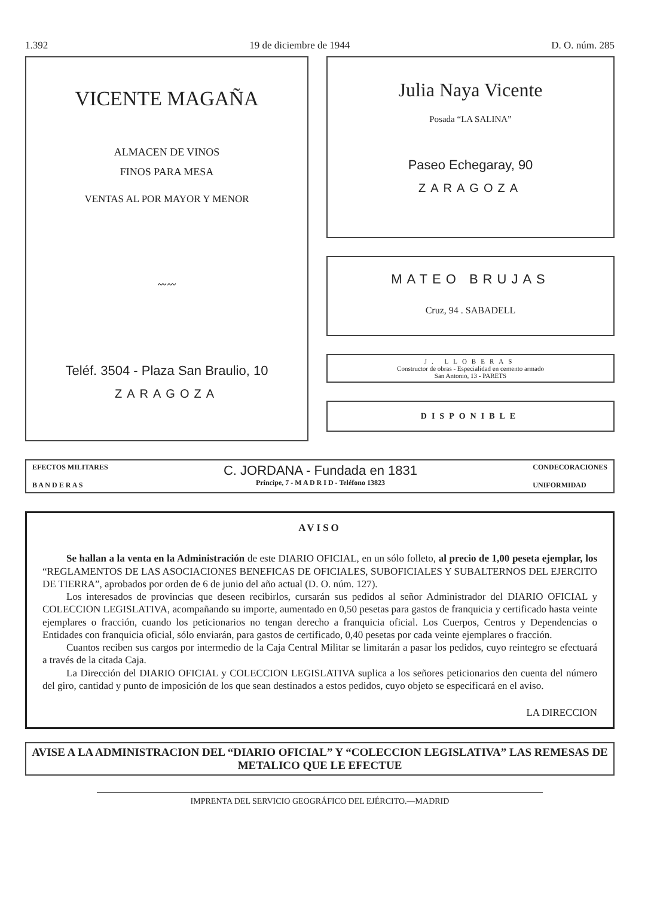1.392 19 de diciembre de 1944 D. O. núm. 285
VICENTE MAGAÑA
ALMACEN DE VINOS
FINOS PARA MESA
VENTAS AL POR MAYOR Y MENOR
〰〰
Teléf. 3504 - Plaza San Braulio, 10
ZARAGOZA
Julia Naya Vicente
Posada “LA SALINA”
Paseo Echegaray, 90
ZARAGOZA
MATEO BRUJAS
Cruz, 94 . SABADELL
J. LLOBERAS
Constructor de obras - Especialidad en cemento armado
San Antonio, 13 - PARETS
DISPONIBLE
EFECTOS MILITARES
B A N D E R A S
C. JORDANA - Fundada en 1831
Príncipe, 7 - M A D R I D - Teléfono 13823
CONDECORACIONES
UNIFORMIDAD
AVISO
Se hallan a la venta en la Administración de este DIARIO OFICIAL, en un sólo folleto, al precio de 1,00 peseta ejemplar, los “REGLAMENTOS DE LAS ASOCIACIONES BENEFICAS DE OFICIALES, SUBOFICIALES Y SUBALTERNOS DEL EJERCITO DE TIERRA”, aprobados por orden de 6 de junio del año actual (D. O. núm. 127).
Los interesados de provincias que deseen recibirlos, cursarán sus pedidos al señor Administrador del DIARIO OFICIAL y COLECCION LEGISLATIVA, acompañando su importe, aumentado en 0,50 pesetas para gastos de franquicia y certificado hasta veinte ejemplares o fracción, cuando los peticionarios no tengan derecho a franquicia oficial. Los Cuerpos, Centros y Dependencias o Entidades con franquicia oficial, sólo enviarán, para gastos de certificado, 0,40 pesetas por cada veinte ejemplares o fracción.
Cuantos reciben sus cargos por intermedio de la Caja Central Militar se limitarán a pasar los pedidos, cuyo reintegro se efectuará a través de la citada Caja.
La Dirección del DIARIO OFICIAL y COLECCION LEGISLATIVA suplica a los señores peticionarios den cuenta del número del giro, cantidad y punto de imposición de los que sean destinados a estos pedidos, cuyo objeto se especificará en el aviso.
LA DIRECCION
AVISE A LA ADMINISTRACION DEL “DIARIO OFICIAL” Y “COLECCION LEGISLATIVA” LAS REMESAS DE METALICO QUE LE EFECTUE
IMPRENTA DEL SERVICIO GEOGRÁFICO DEL EJÉRCITO.—MADRID